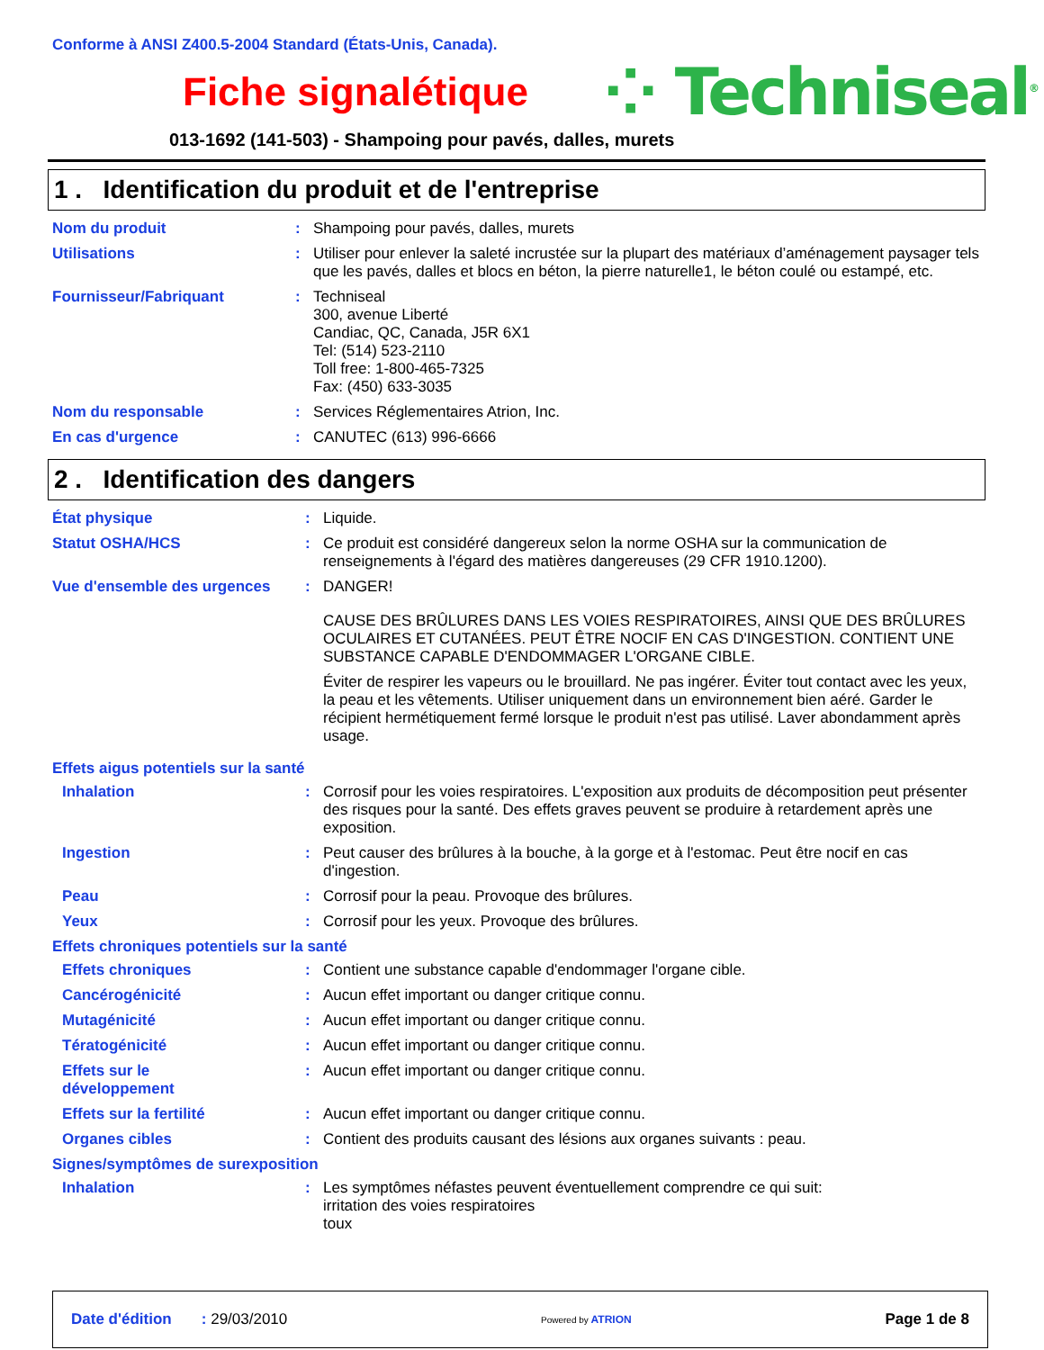Conforme à ANSI Z400.5-2004 Standard (États-Unis, Canada).
Fiche signalétique
⁘ Techniseal<sup>®</sup>
013-1692 (141-503) - Shampoing pour pavés, dalles, murets
1 . Identification du produit et de l'entreprise
| Nom du produit | : | Shampoing pour pavés, dalles, murets |
| Utilisations | : | Utiliser pour enlever la saleté incrustée sur la plupart des matériaux d’aménagement paysager tels que les pavés, dalles et blocs en béton, la pierre naturelle1, le béton coulé ou estampé, etc. |
| Fournisseur/Fabriquant | : | Techniseal 300, avenue Liberté Candiac, QC, Canada, J5R 6X1 Tel: (514) 523-2110 Toll free: 1-800-465-7325 Fax: (450) 633-3035 |
| Nom du responsable | : | Services Réglementaires Atrion, Inc. |
| En cas d'urgence | : | CANUTEC (613) 996-6666 |
2 . Identification des dangers
| État physique | : | Liquide. |
| Statut OSHA/HCS | : | Ce produit est considéré dangereux selon la norme OSHA sur la communication de renseignements à l'égard des matières dangereuses (29 CFR 1910.1200). |
| Vue d'ensemble des urgences | : | DANGER! CAUSE DES BRÛLURES DANS LES VOIES RESPIRATOIRES, AINSI QUE DES BRÛLURES OCULAIRES ET CUTANÉES. PEUT ÊTRE NOCIF EN CAS D'INGESTION. CONTIENT UNE SUBSTANCE CAPABLE D'ENDOMMAGER L'ORGANE CIBLE. Éviter de respirer les vapeurs ou le brouillard. Ne pas ingérer. Éviter tout contact avec les yeux, la peau et les vêtements. Utiliser uniquement dans un environnement bien aéré. Garder le récipient hermétiquement fermé lorsque le produit n'est pas utilisé. Laver abondamment après usage. |
| Effets aigus potentiels sur la santé | | |
| Inhalation | : | Corrosif pour les voies respiratoires. L'exposition aux produits de décomposition peut présenter des risques pour la santé. Des effets graves peuvent se produire à retardement après une exposition. |
| Ingestion | : | Peut causer des brûlures à la bouche, à la gorge et à l'estomac. Peut être nocif en cas d'ingestion. |
| Peau | : | Corrosif pour la peau. Provoque des brûlures. |
| Yeux | : | Corrosif pour les yeux. Provoque des brûlures. |
| Effets chroniques potentiels sur la santé | | |
| Effets chroniques | : | Contient une substance capable d'endommager l'organe cible. |
| Cancérogénicité | : | Aucun effet important ou danger critique connu. |
| Mutagénicité | : | Aucun effet important ou danger critique connu. |
| Tératogénicité | : | Aucun effet important ou danger critique connu. |
| Effets sur le développement | : | Aucun effet important ou danger critique connu. |
| Effets sur la fertilité | : | Aucun effet important ou danger critique connu. |
| Organes cibles | : | Contient des produits causant des lésions aux organes suivants : peau. |
| Signes/symptômes de surexposition | | |
| Inhalation | : | Les symptômes néfastes peuvent éventuellement comprendre ce qui suit: irritation des voies respiratoires toux |
Date d'édition : 29/03/2010
Powered by ATRION
Page 1 de 8